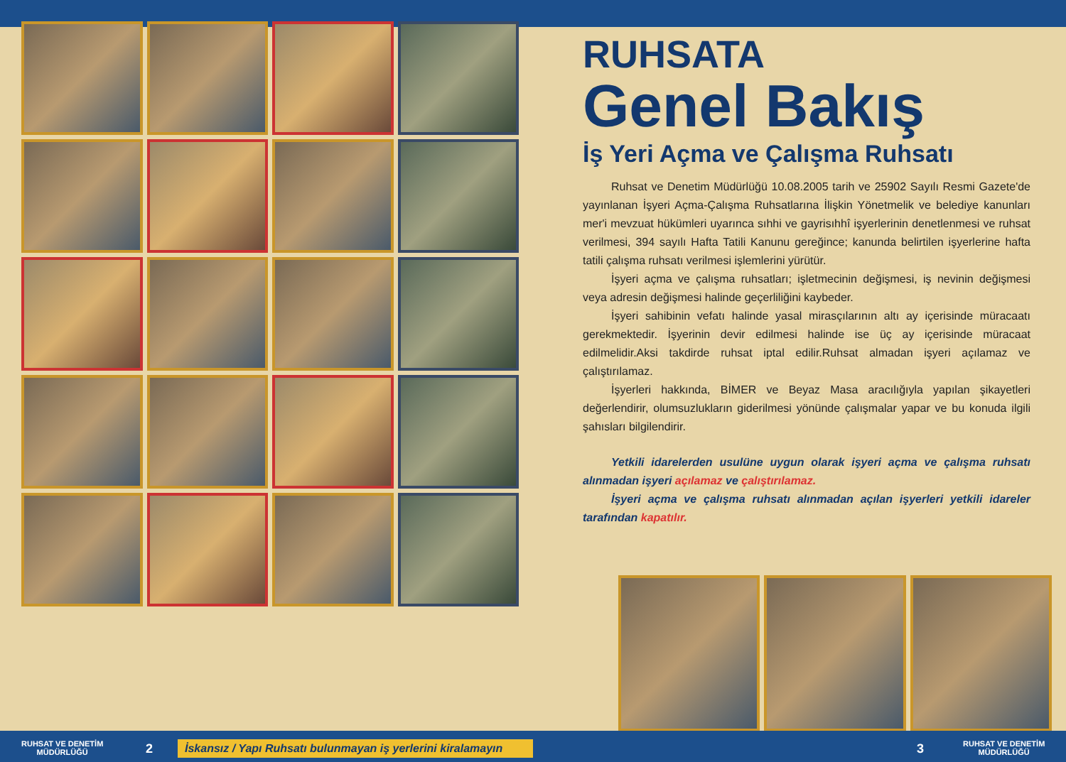RUHSATA
Genel Bakış
İş Yeri Açma ve Çalışma Ruhsatı
Ruhsat ve Denetim Müdürlüğü 10.08.2005 tarih ve 25902 Sayılı Resmi Gazete'de yayınlanan İşyeri Açma-Çalışma Ruhsatlarına İlişkin Yönetmelik ve belediye kanunları mer'i mevzuat hükümleri uyarınca sıhhi ve gayrisıhhî işyerlerinin denetlenmesi ve ruhsat verilmesi, 394 sayılı Hafta Tatili Kanunu gereğince; kanunda belirtilen işyerlerine hafta tatili çalışma ruhsatı verilmesi işlemlerini yürütür.
İşyeri açma ve çalışma ruhsatları; işletmecinin değişmesi, iş nevinin değişmesi veya adresin değişmesi halinde geçerliliğini kaybeder.
İşyeri sahibinin vefatı halinde yasal mirasçılarının altı ay içerisinde müracaatı gerekmektedir. İşyerinin devir edilmesi halinde ise üç ay içerisinde müracaat edilmelidir.Aksi takdirde ruhsat iptal edilir.Ruhsat almadan işyeri açılamaz ve çalıştırılamaz.
İşyerleri hakkında, BİMER ve Beyaz Masa aracılığıyla yapılan şikayetleri değerlendirir, olumsuzlukların giderilmesi yönünde çalışmalar yapar ve bu konuda ilgili şahısları bilgilendirir.
Yetkili idarelerden usulüne uygun olarak işyeri açma ve çalışma ruhsatı alınmadan işyeri açılamaz ve çalıştırılamaz.
İşyeri açma ve çalışma ruhsatı alınmadan açılan işyerleri yetkili idareler tarafından kapatılır.
RUHSAT VE DENETİM
MÜDÜRLÜĞÜ
2
İskansız / Yapı Ruhsatı bulunmayan iş yerlerini kiralamayın
3
RUHSAT VE DENETİM
MÜDÜRLÜĞÜ